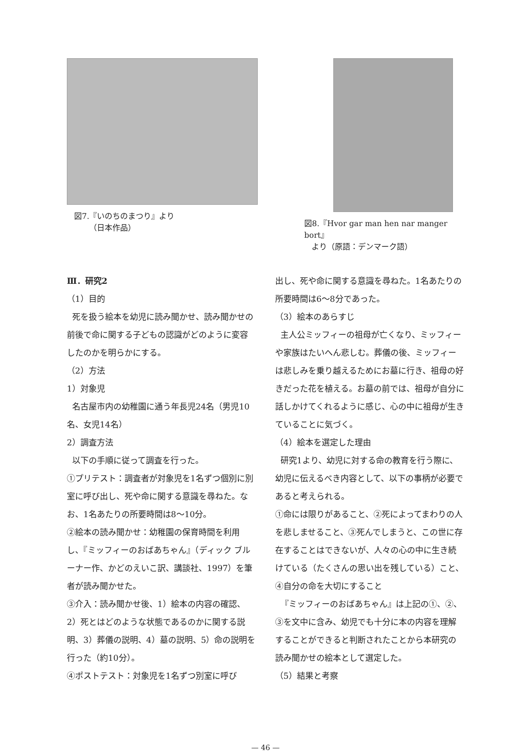図7.『いのちのまつり』より
（日本作品）
図8.『Hvor gar man hen nar manger bort』
より（原語：デンマーク語）
Ⅲ．研究2
（1）目的
死を扱う絵本を幼児に読み聞かせ、読み聞かせの前後で命に関する子どもの認識がどのように変容したのかを明らかにする。
（2）方法
1）対象児
名古屋市内の幼稚園に通う年長児24名（男児10名、女児14名）
2）調査方法
以下の手順に従って調査を行った。
①プリテスト：調査者が対象児を1名ずつ個別に別室に呼び出し、死や命に関する意識を尋ねた。なお、1名あたりの所要時間は8〜10分。
②絵本の読み聞かせ：幼稚園の保育時間を利用し、『ミッフィーのおばあちゃん』（ディック ブルーナー作、かどのえいこ訳、講談社、1997）を筆者が読み聞かせた。
③介入：読み聞かせ後、1）絵本の内容の確認、2）死とはどのような状態であるのかに関する説明、3）葬儀の説明、4）墓の説明、5）命の説明を行った（約10分）。
④ポストテスト：対象児を1名ずつ別室に呼び
出し、死や命に関する意識を尋ねた。1名あたりの所要時間は6〜8分であった。
（3）絵本のあらすじ
主人公ミッフィーの祖母が亡くなり、ミッフィーや家族はたいへん悲しむ。葬儀の後、ミッフィーは悲しみを乗り越えるためにお墓に行き、祖母の好きだった花を植える。お墓の前では、祖母が自分に話しかけてくれるように感じ、心の中に祖母が生きていることに気づく。
（4）絵本を選定した理由
研究1より、幼児に対する命の教育を行う際に、幼児に伝えるべき内容として、以下の事柄が必要であると考えられる。
①命には限りがあること、②死によってまわりの人を悲しませること、③死んでしまうと、この世に存在することはできないが、人々の心の中に生き続けている（たくさんの思い出を残している）こと、④自分の命を大切にすること
『ミッフィーのおばあちゃん』は上記の①、②、③を文中に含み、幼児でも十分に本の内容を理解することができると判断されたことから本研究の読み聞かせの絵本として選定した。
（5）結果と考察
— 46 —